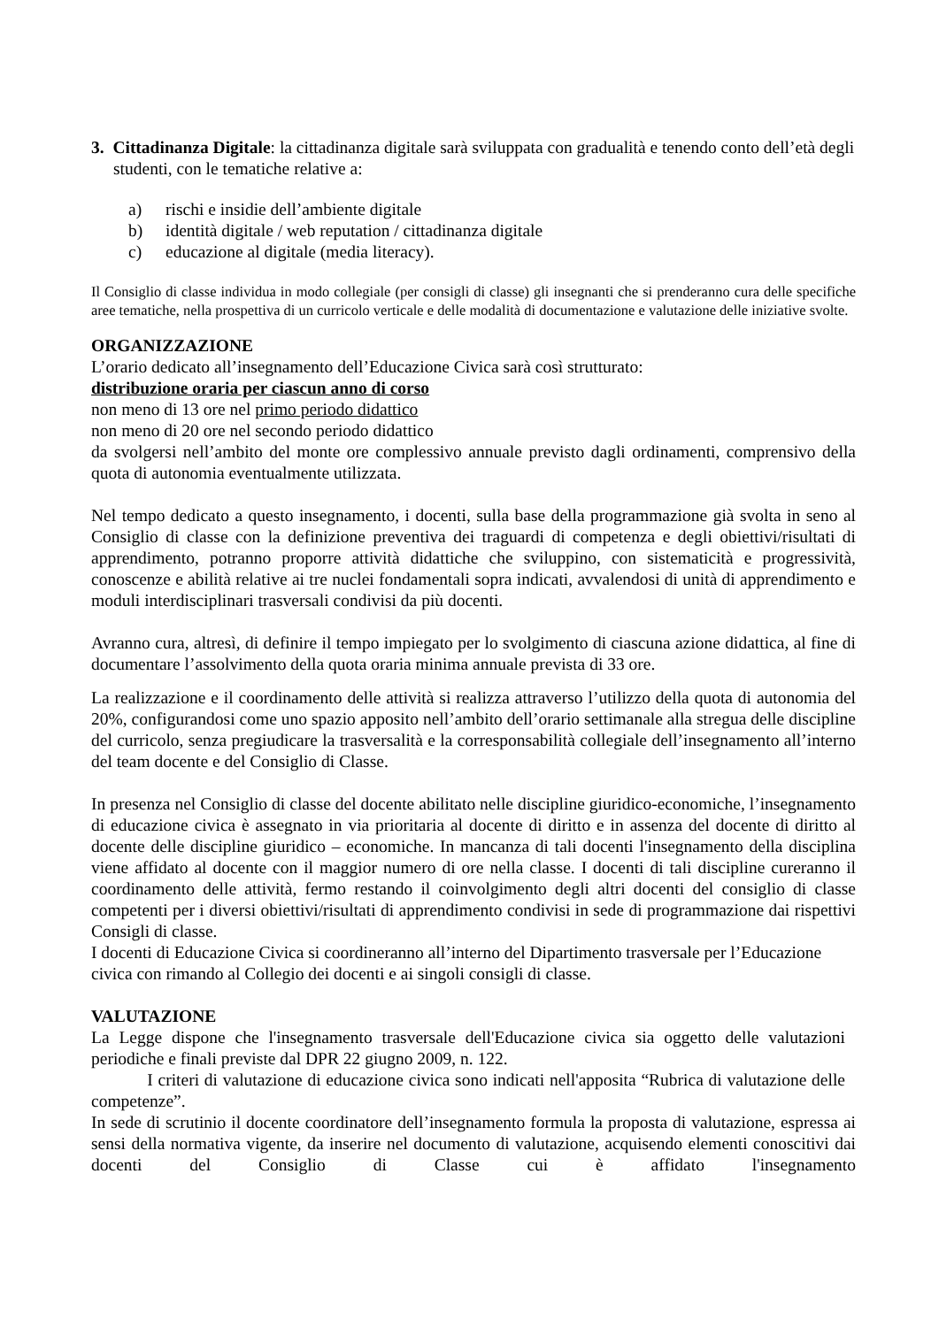3. Cittadinanza Digitale: la cittadinanza digitale sarà sviluppata con gradualità e tenendo conto dell’età degli studenti, con le tematiche relative a:
a) rischi e insidie dell’ambiente digitale
b) identità digitale / web reputation / cittadinanza digitale
c) educazione al digitale (media literacy).
Il Consiglio di classe individua in modo collegiale (per consigli di classe) gli insegnanti che si prenderanno cura delle specifiche aree tematiche, nella prospettiva di un curricolo verticale e delle modalità di documentazione e valutazione delle iniziative svolte.
ORGANIZZAZIONE
L’orario dedicato all’insegnamento dell’Educazione Civica sarà così strutturato:
distribuzione oraria per ciascun anno di corso
non meno di 13 ore nel primo periodo didattico
non meno di 20 ore nel secondo periodo didattico
da svolgersi nell’ambito del monte ore complessivo annuale previsto dagli ordinamenti, comprensivo della quota di autonomia eventualmente utilizzata.
Nel tempo dedicato a questo insegnamento, i docenti, sulla base della programmazione già svolta in seno al Consiglio di classe con la definizione preventiva dei traguardi di competenza e degli obiettivi/risultati di apprendimento, potranno proporre attività didattiche che sviluppino, con sistematicità e progressività, conoscenze e abilità relative ai tre nuclei fondamentali sopra indicati, avvalendosi di unità di apprendimento e moduli interdisciplinari trasversali condivisi da più docenti.
Avranno cura, altresì, di definire il tempo impiegato per lo svolgimento di ciascuna azione didattica, al fine di documentare l’assolvimento della quota oraria minima annuale prevista di 33 ore.
La realizzazione e il coordinamento delle attività si realizza attraverso l’utilizzo della quota di autonomia del 20%, configurandosi come uno spazio apposito nell’ambito dell’orario settimanale alla stregua delle discipline del curricolo, senza pregiudicare la trasversalità e la corresponsabilità collegiale dell’insegnamento all’interno del team docente e del Consiglio di Classe.
In presenza nel Consiglio di classe del docente abilitato nelle discipline giuridico-economiche, l’insegnamento di educazione civica è assegnato in via prioritaria al docente di diritto e in assenza del docente di diritto al docente delle discipline giuridico – economiche. In mancanza di tali docenti l'insegnamento della disciplina viene affidato al docente con il maggior numero di ore nella classe. I docenti di tali discipline cureranno il coordinamento delle attività, fermo restando il coinvolgimento degli altri docenti del consiglio di classe competenti per i diversi obiettivi/risultati di apprendimento condivisi in sede di programmazione dai rispettivi Consigli di classe.
I docenti di Educazione Civica si coordineranno all’interno del Dipartimento trasversale per l’Educazione civica con rimando al Collegio dei docenti e ai singoli consigli di classe.
VALUTAZIONE
La Legge dispone che l'insegnamento trasversale dell'Educazione civica sia oggetto delle valutazioni periodiche e finali previste dal DPR 22 giugno 2009, n. 122.
I criteri di valutazione di educazione civica sono indicati nell'apposita “Rubrica di valutazione delle competenze”.
In sede di scrutinio il docente coordinatore dell’insegnamento formula la proposta di valutazione, espressa ai sensi della normativa vigente, da inserire nel documento di valutazione, acquisendo elementi conoscitivi dai docenti del Consiglio di Classe cui è affidato l'insegnamento